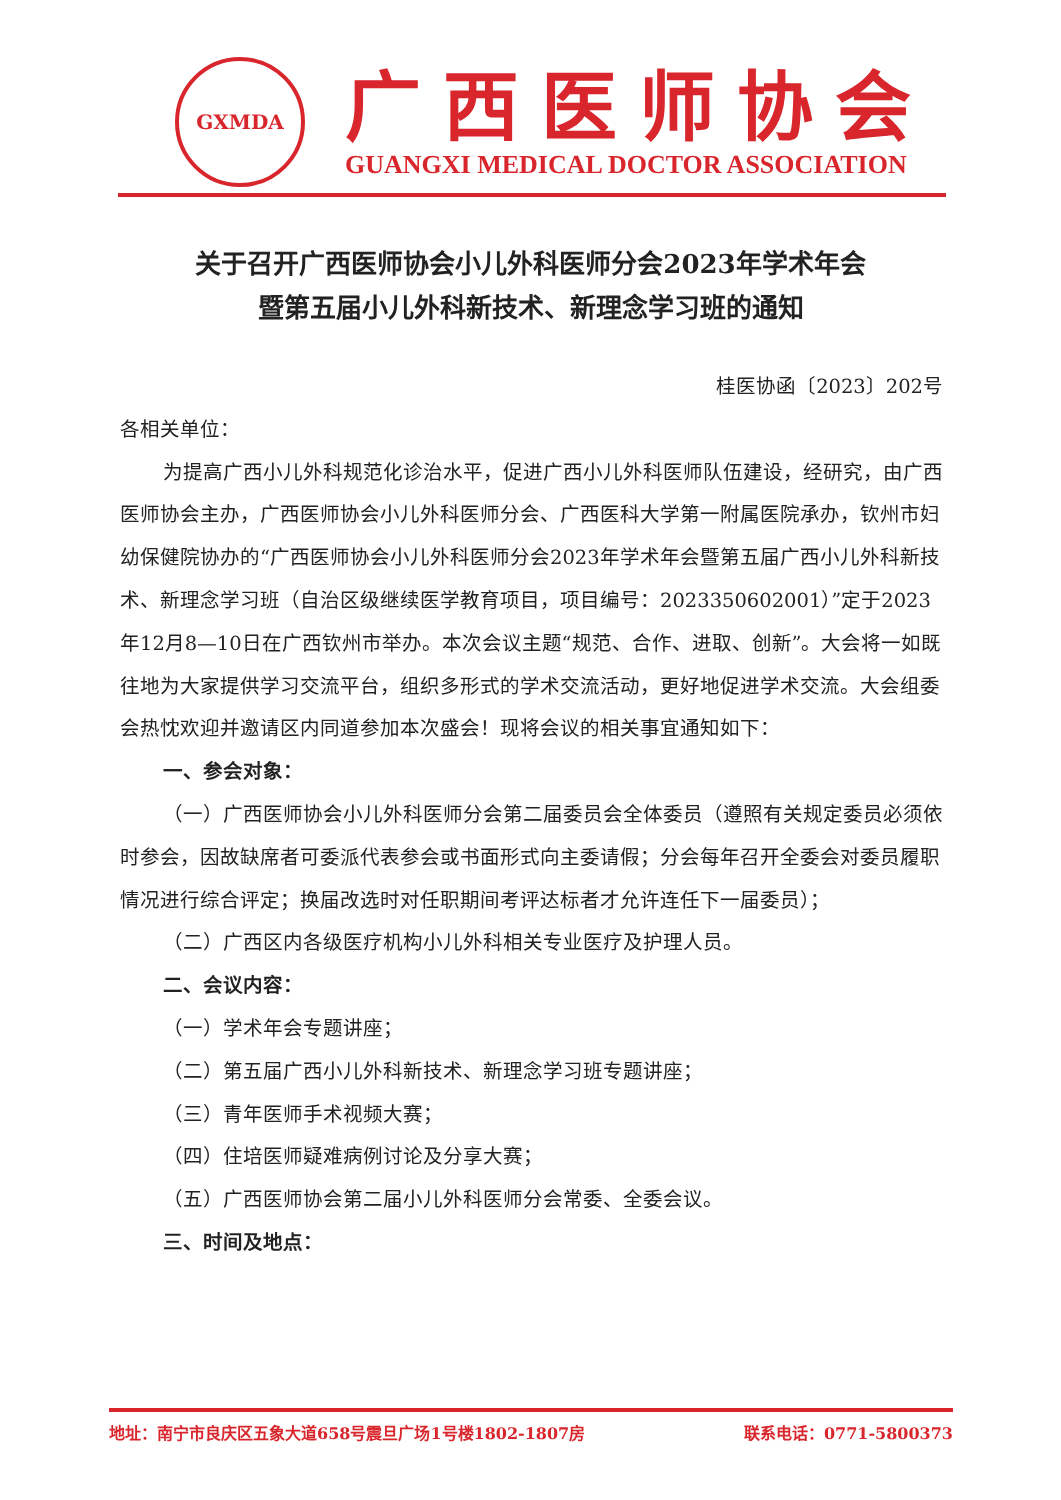GXMDA
广西医师协会
GUANGXI MEDICAL DOCTOR ASSOCIATION
关于召开广西医师协会小儿外科医师分会2023年学术年会
暨第五届小儿外科新技术、新理念学习班的通知
桂医协函〔2023〕202号
各相关单位：
为提高广西小儿外科规范化诊治水平，促进广西小儿外科医师队伍建设，经研究，由广西医师协会主办，广西医师协会小儿外科医师分会、广西医科大学第一附属医院承办，钦州市妇幼保健院协办的“广西医师协会小儿外科医师分会2023年学术年会暨第五届广西小儿外科新技术、新理念学习班（自治区级继续医学教育项目，项目编号：2023350602001）”定于2023年12月8—10日在广西钦州市举办。本次会议主题“规范、合作、进取、创新”。大会将一如既往地为大家提供学习交流平台，组织多形式的学术交流活动，更好地促进学术交流。大会组委会热忱欢迎并邀请区内同道参加本次盛会！现将会议的相关事宜通知如下：
一、参会对象：
（一）广西医师协会小儿外科医师分会第二届委员会全体委员（遵照有关规定委员必须依时参会，因故缺席者可委派代表参会或书面形式向主委请假；分会每年召开全委会对委员履职情况进行综合评定；换届改选时对任职期间考评达标者才允许连任下一届委员）；
（二）广西区内各级医疗机构小儿外科相关专业医疗及护理人员。
二、会议内容：
（一）学术年会专题讲座；
（二）第五届广西小儿外科新技术、新理念学习班专题讲座；
（三）青年医师手术视频大赛；
（四）住培医师疑难病例讨论及分享大赛；
（五）广西医师协会第二届小儿外科医师分会常委、全委会议。
三、时间及地点：
地址：南宁市良庆区五象大道658号震旦广场1号楼1802-1807房 联系电话：0771-5800373